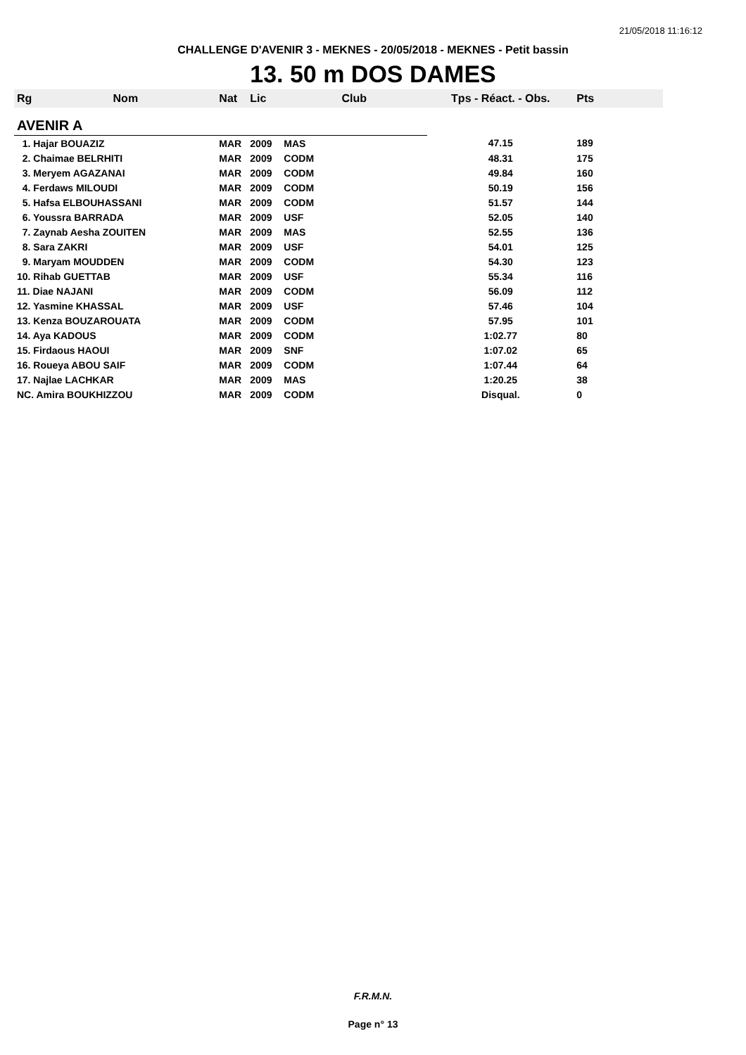21/05/2018 11:16:12
CHALLENGE D'AVENIR 3 - MEKNES - 20/05/2018 - MEKNES - Petit bassin
13. 50 m DOS DAMES
| Rg | Nom | Nat | Lic | Club | Tps - Réact. - Obs. | Pts |
| --- | --- | --- | --- | --- | --- | --- |
| AVENIR A | | | | | | |
| 1. Hajar BOUAZIZ | | MAR | 2009 | MAS | 47.15 | 189 |
| 2. Chaimae BELRHITI | | MAR | 2009 | CODM | 48.31 | 175 |
| 3. Meryem AGAZANAI | | MAR | 2009 | CODM | 49.84 | 160 |
| 4. Ferdaws MILOUDI | | MAR | 2009 | CODM | 50.19 | 156 |
| 5. Hafsa ELBOUHASSANI | | MAR | 2009 | CODM | 51.57 | 144 |
| 6. Youssra BARRADA | | MAR | 2009 | USF | 52.05 | 140 |
| 7. Zaynab Aesha ZOUITEN | | MAR | 2009 | MAS | 52.55 | 136 |
| 8. Sara ZAKRI | | MAR | 2009 | USF | 54.01 | 125 |
| 9. Maryam MOUDDEN | | MAR | 2009 | CODM | 54.30 | 123 |
| 10. Rihab GUETTAB | | MAR | 2009 | USF | 55.34 | 116 |
| 11. Diae NAJANI | | MAR | 2009 | CODM | 56.09 | 112 |
| 12. Yasmine KHASSAL | | MAR | 2009 | USF | 57.46 | 104 |
| 13. Kenza BOUZAROUATA | | MAR | 2009 | CODM | 57.95 | 101 |
| 14. Aya KADOUS | | MAR | 2009 | CODM | 1:02.77 | 80 |
| 15. Firdaous HAOUI | | MAR | 2009 | SNF | 1:07.02 | 65 |
| 16. Roueya ABOU SAIF | | MAR | 2009 | CODM | 1:07.44 | 64 |
| 17. Najlae LACHKAR | | MAR | 2009 | MAS | 1:20.25 | 38 |
| NC. Amira BOUKHIZZOU | | MAR | 2009 | CODM | Disqual. | 0 |
F.R.M.N.
Page n° 13